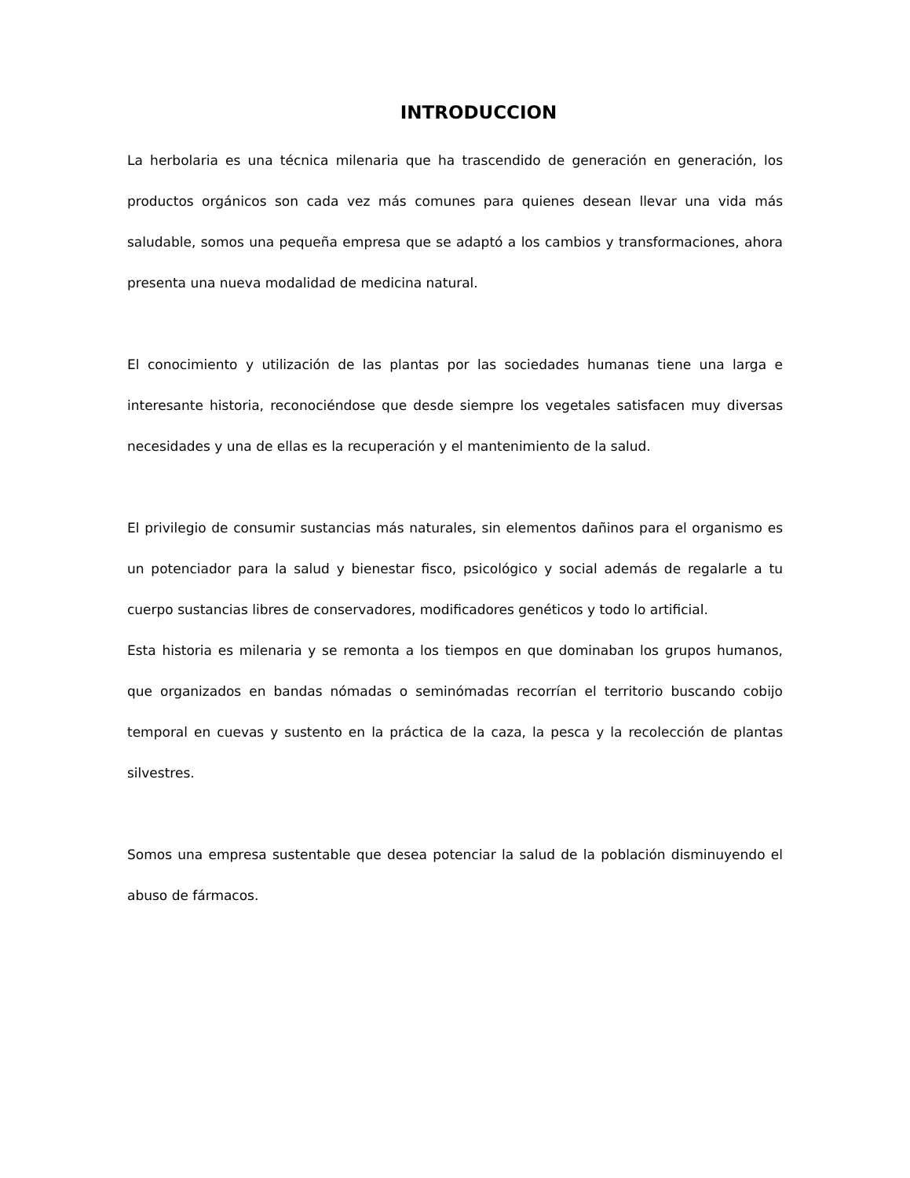INTRODUCCION
La herbolaria es una técnica milenaria que ha trascendido de generación en generación, los productos orgánicos son cada vez más comunes para quienes desean llevar una vida más saludable, somos una pequeña empresa que se adaptó a los cambios y transformaciones, ahora presenta una nueva modalidad de medicina natural.
El conocimiento y utilización de las plantas por las sociedades humanas tiene una larga e interesante historia, reconociéndose que desde siempre los vegetales satisfacen muy diversas necesidades y una de ellas es la recuperación y el mantenimiento de la salud.
El privilegio de consumir sustancias más naturales, sin elementos dañinos para el organismo es un potenciador para la salud y bienestar fisco, psicológico y social además de regalarle a tu cuerpo sustancias libres de conservadores, modificadores genéticos y todo lo artificial.
Esta historia es milenaria y se remonta a los tiempos en que dominaban los grupos humanos, que organizados en bandas nómadas o seminómadas recorrían el territorio buscando cobijo temporal en cuevas y sustento en la práctica de la caza, la pesca y la recolección de plantas silvestres.
Somos una empresa sustentable que desea potenciar la salud de la población disminuyendo el abuso de fármacos.